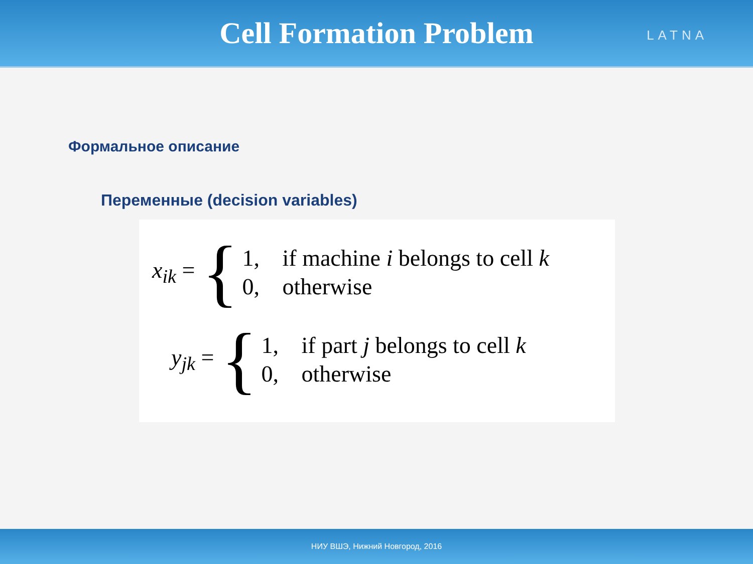Cell Formation Problem
LATNA
Формальное описание
Переменные (decision variables)
x<sub>ik</sub> = {
1, if machine i belongs to cell k
0, otherwise
y<sub>jk</sub> = {
1, if part j belongs to cell k
0, otherwise
НИУ ВШЭ, Нижний Новгород, 2016